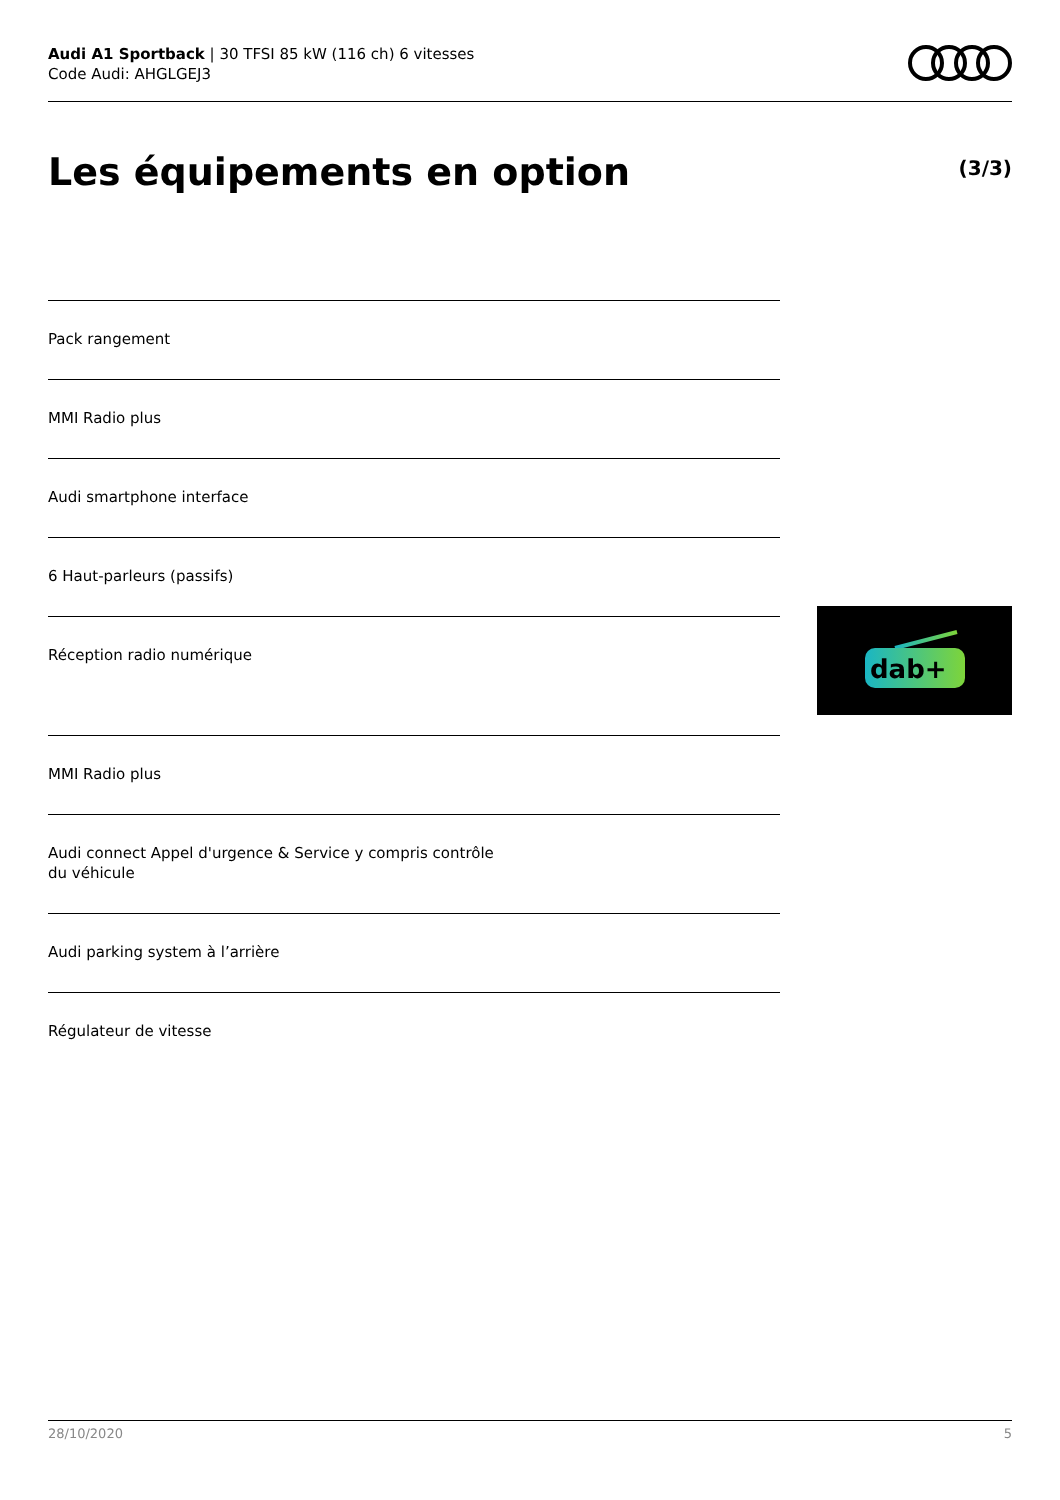Audi A1 Sportback | 30 TFSI 85 kW (116 ch) 6 vitesses
Code Audi: AHGLGEJ3
Les équipements en option (3/3)
Pack rangement
MMI Radio plus
Audi smartphone interface
6 Haut-parleurs (passifs)
Réception radio numérique
MMI Radio plus
Audi connect Appel d'urgence & Service y compris contrôle
du véhicule
Audi parking system à l’arrière
Régulateur de vitesse
dab+
28/10/2020 5